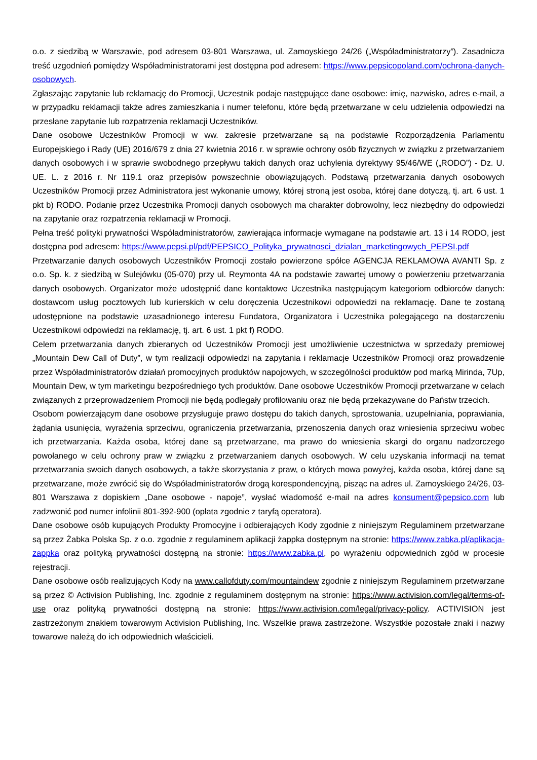o.o. z siedzibą w Warszawie, pod adresem 03-801 Warszawa, ul. Zamoyskiego 24/26 („Współadministratorzy”). Zasadnicza treść uzgodnień pomiędzy Współadministratorami jest dostępna pod adresem: https://www.pepsicopoland.com/ochrona-danych-osobowych.
Zgłaszając zapytanie lub reklamację do Promocji, Uczestnik podaje następujące dane osobowe: imię, nazwisko, adres e-mail, a w przypadku reklamacji także adres zamieszkania i numer telefonu, które będą przetwarzane w celu udzielenia odpowiedzi na przesłane zapytanie lub rozpatrzenia reklamacji Uczestników.
Dane osobowe Uczestników Promocji w ww. zakresie przetwarzane są na podstawie Rozporządzenia Parlamentu Europejskiego i Rady (UE) 2016/679 z dnia 27 kwietnia 2016 r. w sprawie ochrony osób fizycznych w związku z przetwarzaniem danych osobowych i w sprawie swobodnego przepływu takich danych oraz uchylenia dyrektywy 95/46/WE („RODO”) - Dz. U. UE. L. z 2016 r. Nr 119.1 oraz przepisów powszechnie obowiązujących. Podstawą przetwarzania danych osobowych Uczestników Promocji przez Administratora jest wykonanie umowy, której stroną jest osoba, której dane dotyczą, tj. art. 6 ust. 1 pkt b) RODO. Podanie przez Uczestnika Promocji danych osobowych ma charakter dobrowolny, lecz niezbędny do odpowiedzi na zapytanie oraz rozpatrzenia reklamacji w Promocji.
Pełna treść polityki prywatności Współadministratorów, zawierająca informacje wymagane na podstawie art. 13 i 14 RODO, jest dostępna pod adresem: https://www.pepsi.pl/pdf/PEPSICO_Polityka_prywatnosci_dzialan_marketingowych_PEPSI.pdf
Przetwarzanie danych osobowych Uczestników Promocji zostało powierzone spółce AGENCJA REKLAMOWA AVANTI Sp. z o.o. Sp. k. z siedzibą w Sulejówku (05-070) przy ul. Reymonta 4A na podstawie zawartej umowy o powierzeniu przetwarzania danych osobowych. Organizator może udostępnić dane kontaktowe Uczestnika następującym kategoriom odbiorców danych: dostawcom usług pocztowych lub kurierskich w celu doręczenia Uczestnikowi odpowiedzi na reklamację. Dane te zostaną udostępnione na podstawie uzasadnionego interesu Fundatora, Organizatora i Uczestnika polegającego na dostarczeniu Uczestnikowi odpowiedzi na reklamację, tj. art. 6 ust. 1 pkt f) RODO.
Celem przetwarzania danych zbieranych od Uczestników Promocji jest umożliwienie uczestnictwa w sprzedaży premiowej „Mountain Dew Call of Duty”, w tym realizacji odpowiedzi na zapytania i reklamacje Uczestników Promocji oraz prowadzenie przez Współadministratorów działań promocyjnych produktów napojowych, w szczególności produktów pod marką Mirinda, 7Up, Mountain Dew, w tym marketingu bezpośredniego tych produktów. Dane osobowe Uczestników Promocji przetwarzane w celach związanych z przeprowadzeniem Promocji nie będą podlegały profilowaniu oraz nie będą przekazywane do Państw trzecich.
Osobom powierzającym dane osobowe przysługuje prawo dostępu do takich danych, sprostowania, uzupełniania, poprawiania, żądania usunięcia, wyrażenia sprzeciwu, ograniczenia przetwarzania, przenoszenia danych oraz wniesienia sprzeciwu wobec ich przetwarzania. Każda osoba, której dane są przetwarzane, ma prawo do wniesienia skargi do organu nadzorczego powołanego w celu ochrony praw w związku z przetwarzaniem danych osobowych. W celu uzyskania informacji na temat przetwarzania swoich danych osobowych, a także skorzystania z praw, o których mowa powyżej, każda osoba, której dane są przetwarzane, może zwrócić się do Współadministratorów drogą korespondencyjną, pisząc na adres ul. Zamoyskiego 24/26, 03-801 Warszawa z dopiskiem „Dane osobowe - napoje”, wysłać wiadomość e-mail na adres konsument@pepsico.com lub zadzwonić pod numer infolinii 801-392-900 (opłata zgodnie z taryfą operatora).
Dane osobowe osób kupujących Produkty Promocyjne i odbierających Kody zgodnie z niniejszym Regulaminem przetwarzane są przez Żabka Polska Sp. z o.o. zgodnie z regulaminem aplikacji żappka dostępnym na stronie: https://www.zabka.pl/aplikacja-zappka oraz polityką prywatności dostępną na stronie: https://www.zabka.pl, po wyrażeniu odpowiednich zgód w procesie rejestracji.
Dane osobowe osób realizujących Kody na www.callofduty.com/mountaindew zgodnie z niniejszym Regulaminem przetwarzane są przez © Activision Publishing, Inc. zgodnie z regulaminem dostępnym na stronie: https://www.activision.com/legal/terms-of-use oraz polityką prywatności dostępną na stronie: https://www.activision.com/legal/privacy-policy. ACTIVISION jest zastrzeżonym znakiem towarowym Activision Publishing, Inc. Wszelkie prawa zastrzeżone. Wszystkie pozostałe znaki i nazwy towarowe należą do ich odpowiednich właścicieli.